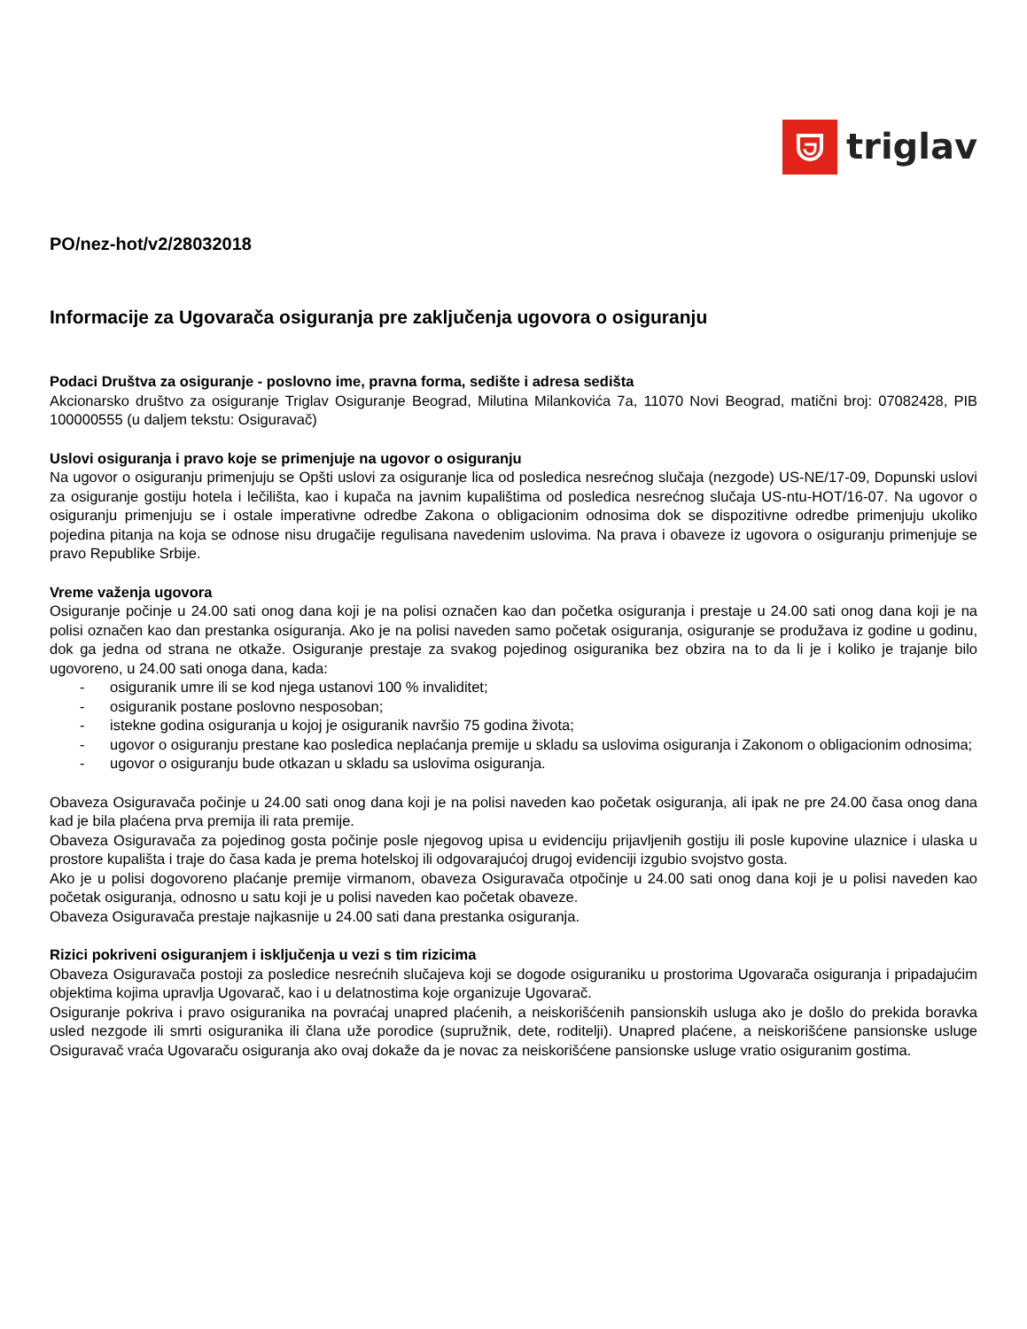triglav
PO/nez-hot/v2/28032018
Informacije za Ugovarača osiguranja pre zaključenja ugovora o osiguranju
Podaci Društva za osiguranje - poslovno ime, pravna forma, sedište i adresa sedišta
Akcionarsko društvo za osiguranje Triglav Osiguranje Beograd, Milutina Milankovića 7a, 11070 Novi Beograd, matični broj: 07082428, PIB 100000555 (u daljem tekstu: Osiguravač)
Uslovi osiguranja i pravo koje se primenjuje na ugovor o osiguranju
Na ugovor o osiguranju primenjuju se Opšti uslovi za osiguranje lica od posledica nesrećnog slučaja (nezgode) US-NE/17-09, Dopunski uslovi za osiguranje gostiju hotela i lečilišta, kao i kupača na javnim kupalištima od posledica nesrećnog slučaja US-ntu-HOT/16-07. Na ugovor o osiguranju primenjuju se i ostale imperativne odredbe Zakona o obligacionim odnosima dok se dispozitivne odredbe primenjuju ukoliko pojedina pitanja na koja se odnose nisu drugačije regulisana navedenim uslovima. Na prava i obaveze iz ugovora o osiguranju primenjuje se pravo Republike Srbije.
Vreme važenja ugovora
Osiguranje počinje u 24.00 sati onog dana koji je na polisi označen kao dan početka osiguranja i prestaje u 24.00 sati onog dana koji je na polisi označen kao dan prestanka osiguranja. Ako je na polisi naveden samo početak osiguranja, osiguranje se produžava iz godine u godinu, dok ga jedna od strana ne otkaže. Osiguranje prestaje za svakog pojedinog osiguranika bez obzira na to da li je i koliko je trajanje bilo ugovoreno, u 24.00 sati onoga dana, kada:
- osiguranik umre ili se kod njega ustanovi 100 % invaliditet;
- osiguranik postane poslovno nesposoban;
- istekne godina osiguranja u kojoj je osiguranik navršio 75 godina života;
- ugovor o osiguranju prestane kao posledica neplaćanja premije u skladu sa uslovima osiguranja i Zakonom o obligacionim odnosima;
- ugovor o osiguranju bude otkazan u skladu sa uslovima osiguranja.
Obaveza Osiguravača počinje u 24.00 sati onog dana koji je na polisi naveden kao početak osiguranja, ali ipak ne pre 24.00 časa onog dana kad je bila plaćena prva premija ili rata premije.
Obaveza Osiguravača za pojedinog gosta počinje posle njegovog upisa u evidenciju prijavljenih gostiju ili posle kupovine ulaznice i ulaska u prostore kupališta i traje do časa kada je prema hotelskoj ili odgovarajućoj drugoj evidenciji izgubio svojstvo gosta.
Ako je u polisi dogovoreno plaćanje premije virmanom, obaveza Osiguravača otpočinje u 24.00 sati onog dana koji je u polisi naveden kao početak osiguranja, odnosno u satu koji je u polisi naveden kao početak obaveze.
Obaveza Osiguravača prestaje najkasnije u 24.00 sati dana prestanka osiguranja.
Rizici pokriveni osiguranjem i isključenja u vezi s tim rizicima
Obaveza Osiguravača postoji za posledice nesrećnih slučajeva koji se dogode osiguraniku u prostorima Ugovarača osiguranja i pripadajućim objektima kojima upravlja Ugovarač, kao i u delatnostima koje organizuje Ugovarač.
Osiguranje pokriva i pravo osiguranika na povraćaj unapred plaćenih, a neiskorišćenih pansionskih usluga ako je došlo do prekida boravka usled nezgode ili smrti osiguranika ili člana uže porodice (supružnik, dete, roditelji). Unapred plaćene, a neiskorišćene pansionske usluge Osiguravač vraća Ugovaraču osiguranja ako ovaj dokaže da je novac za neiskorišćene pansionske usluge vratio osiguranim gostima.